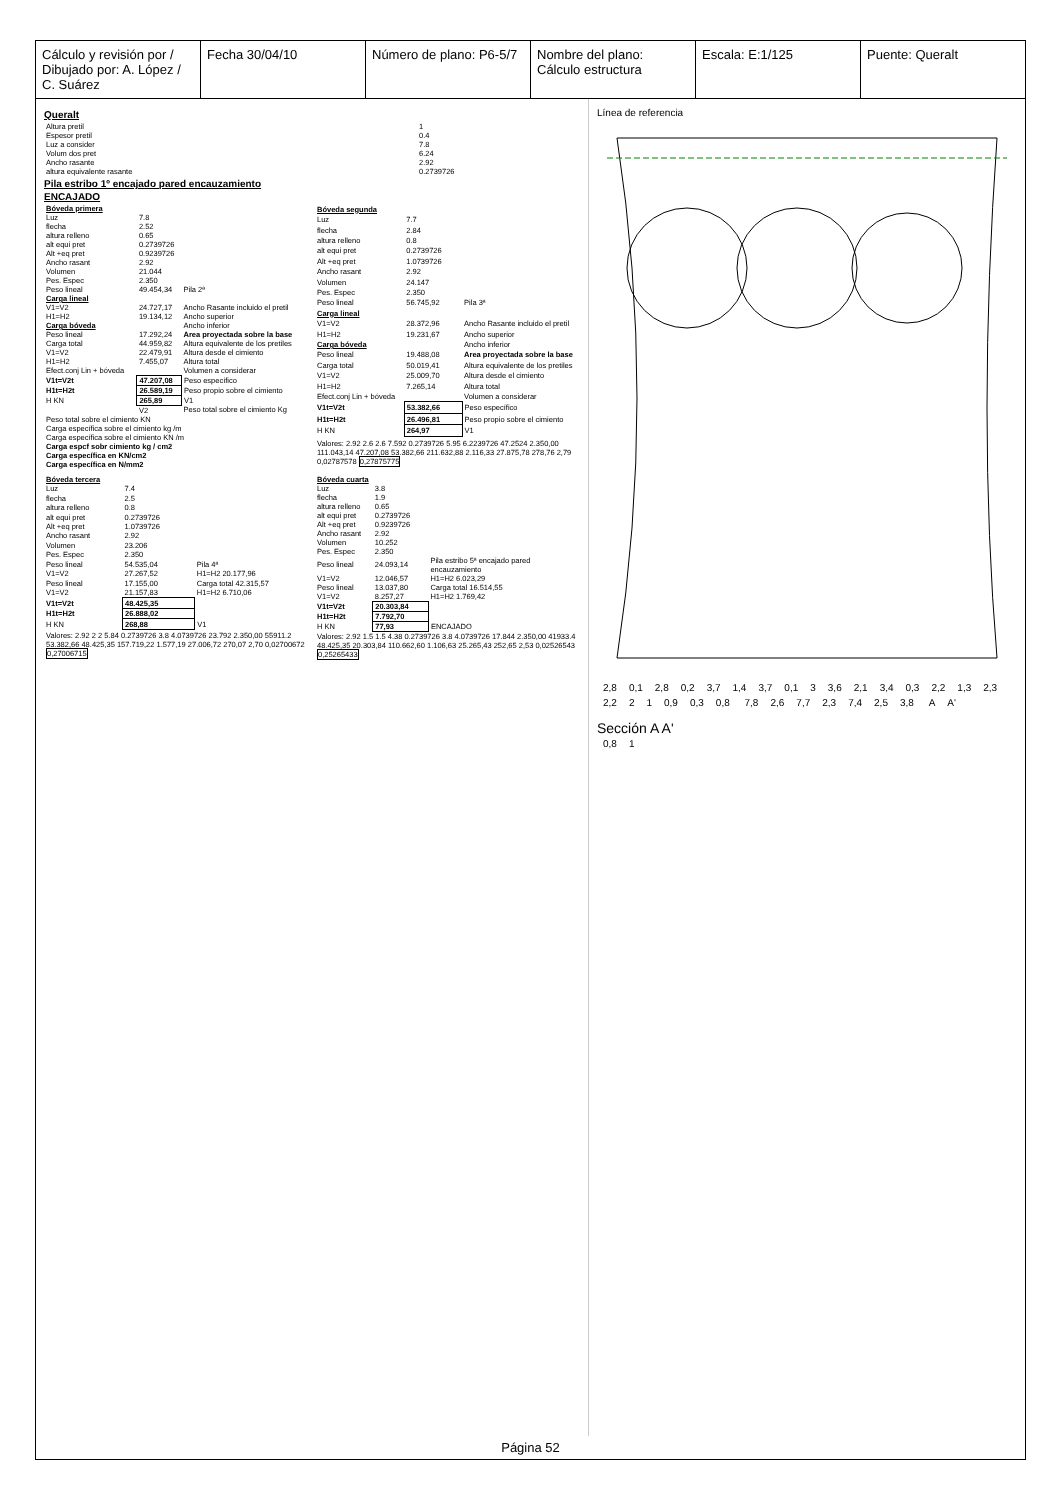Cálculo y revisión por / Dibujado por: A. López / C. Suárez
Fecha 30/04/10 Número de plano: P6-5/7 Nombre del plano: Cálculo estructura
Escala: E:1/125 Puente: Queralt
Queralt
| Altura pretil | 1 |
| Espesor pretil | 0.4 |
| Luz a consider | 7.8 |
| Volum dos pret | 6.24 |
| Ancho rasante | 2.92 |
| altura equivalente rasante | 0.2739726 |
Pila estribo 1º encajado pared encauzamiento
ENCAJADO
| Bóveda primera | | |
| --- | --- | --- |
| Luz | 7.8 | |
| flecha | 2.52 | |
| altura relleno | 0.65 | |
| alt equi pret | 0.2739726 | |
| Alt +eq pret | 0.9239726 | |
| Ancho rasant | 2.92 | |
| Volumen | 21.044 | |
| Pes. Espec | 2.350 | |
| Peso lineal | 49.454,34 | Pila 2ª |
| Carga lineal | | |
| V1=V2 | 24.727,17 | Ancho Rasante incluido el pretil |
| H1=H2 | 19.134,12 | Ancho superior |
| Carga bóveda | | Ancho inferior |
| Peso lineal | 17.292,24 | Area proyectada sobre la base |
| Carga total | 44.959,82 | Altura equivalente de los pretiles |
| V1=V2 | 22.479,91 | Altura desde el cimiento |
| H1=H2 | 7.455,07 | Altura total |
| Efect.conj Lin + bóveda | | Volumen a considerar |
| V1t=V2t | 47.207,08 | Peso específico |
| H1t=H2t | 26.589,19 | Peso propio sobre el cimiento |
| H KN | 265,89 | V1 |
| | V2 | Peso total sobre el cimiento Kg |
| Peso total sobre el cimiento KN | | |
| Carga específica sobre el cimiento kg /m | | |
| Carga específica sobre el cimiento KN /m | | |
| Carga espcf sobr cimiento kg / cm2 | | |
| Carga específica en KN/cm2 | | |
| Carga específica en N/mm2 | | |
| Bóveda segunda | | |
| --- | --- | --- |
| Luz | 7.7 | |
| flecha | 2.84 | |
| altura relleno | 0.8 | |
| alt equi pret | 0.2739726 | |
| Alt +eq pret | 1.0739726 | |
| Ancho rasant | 2.92 | |
| Volumen | 24.147 | |
| Pes. Espec | 2.350 | |
| Peso lineal | 56.745,92 | Pila 3ª |
| Carga lineal | | |
| V1=V2 | 28.372,96 | Ancho Rasante incluido el pretil |
| H1=H2 | 19.231,67 | Ancho superior |
| Carga bóveda | | Ancho inferior |
| Peso lineal | 19.488,08 | Area proyectada sobre la base |
| Carga total | 50.019,41 | Altura equivalente de los pretiles |
| V1=V2 | 25.009,70 | Altura desde el cimiento |
| H1=H2 | 7.265,14 | Altura total |
| Efect.conj Lin + bóveda | | Volumen a considerar |
| V1t=V2t | 53.382,66 | Peso específico |
| H1t=H2t | 26.496,81 | Peso propio sobre el cimiento |
| H KN | 264,97 | V1 |
| Valores: 2.92 2.6 2.6 7.592 0.2739726 5.95 6.2239726 47.2524 2.350,00 111.043,14 47.207,08 53.382,66 211.632,88 2.116,33 27.875,78 278,76 2,79 0,02787578 0,27875775 | | |
| Bóveda tercera | | |
| --- | --- | --- |
| Luz | 7.4 | |
| flecha | 2.5 | |
| altura relleno | 0.8 | |
| alt equi pret | 0.2739726 | |
| Alt +eq pret | 1.0739726 | |
| Ancho rasant | 2.92 | |
| Volumen | 23.206 | |
| Pes. Espec | 2.350 | |
| Peso lineal | 54.535,04 | Pila 4ª |
| V1=V2 | 27.267,52 | H1=H2 20.177,96 |
| Peso lineal | 17.155,00 | Carga total 42.315,57 |
| V1=V2 | 21.157,83 | H1=H2 6.710,06 |
| V1t=V2t | 48.425,35 | |
| H1t=H2t | 26.888,02 | |
| H KN | 268,88 | V1 |
| Valores: 2.92 2 2 5.84 0.2739726 3.8 4.0739726 23.792 2.350,00 55911.2 53.382,66 48.425,35 157.719,22 1.577,19 27.006,72 270,07 2,70 0,02700672 0,27006715 | | |
| Bóveda cuarta | | |
| --- | --- | --- |
| Luz | 3.8 | |
| flecha | 1.9 | |
| altura relleno | 0.65 | |
| alt equi pret | 0.2739726 | |
| Alt +eq pret | 0.9239726 | |
| Ancho rasant | 2.92 | |
| Volumen | 10.252 | |
| Pes. Espec | 2.350 | |
| Peso lineal | 24.093,14 | Pila estribo 5ª encajado pared encauzamiento |
| V1=V2 | 12.046,57 | H1=H2 6.023,29 |
| Peso lineal | 13.037,80 | Carga total 16.514,55 |
| V1=V2 | 8.257,27 | H1=H2 1.769,42 |
| V1t=V2t | 20.303,84 | |
| H1t=H2t | 7.792,70 | |
| H KN | 77,93 | ENCAJADO |
| Valores: 2.92 1.5 1.5 4.38 0.2739726 3.8 4.0739726 17.844 2.350,00 41933.4 48.425,35 20.303,84 110.662,60 1.106,63 25.265,43 252,65 2,53 0,02526543 0,25265433 | | |
Línea de referencia
2,8 0,1 2,8 0,2 3,7 1,4 3,7 0,1 3 3,6 2,1 3,4 0,3 2,2 1,3 2,3 2,2 2 1 0,9 0,3 0,8 7,8 2,6 7,7 2,3 7,4 2,5 3,8 A A'
Sección A A'
0,8 1
Página 52